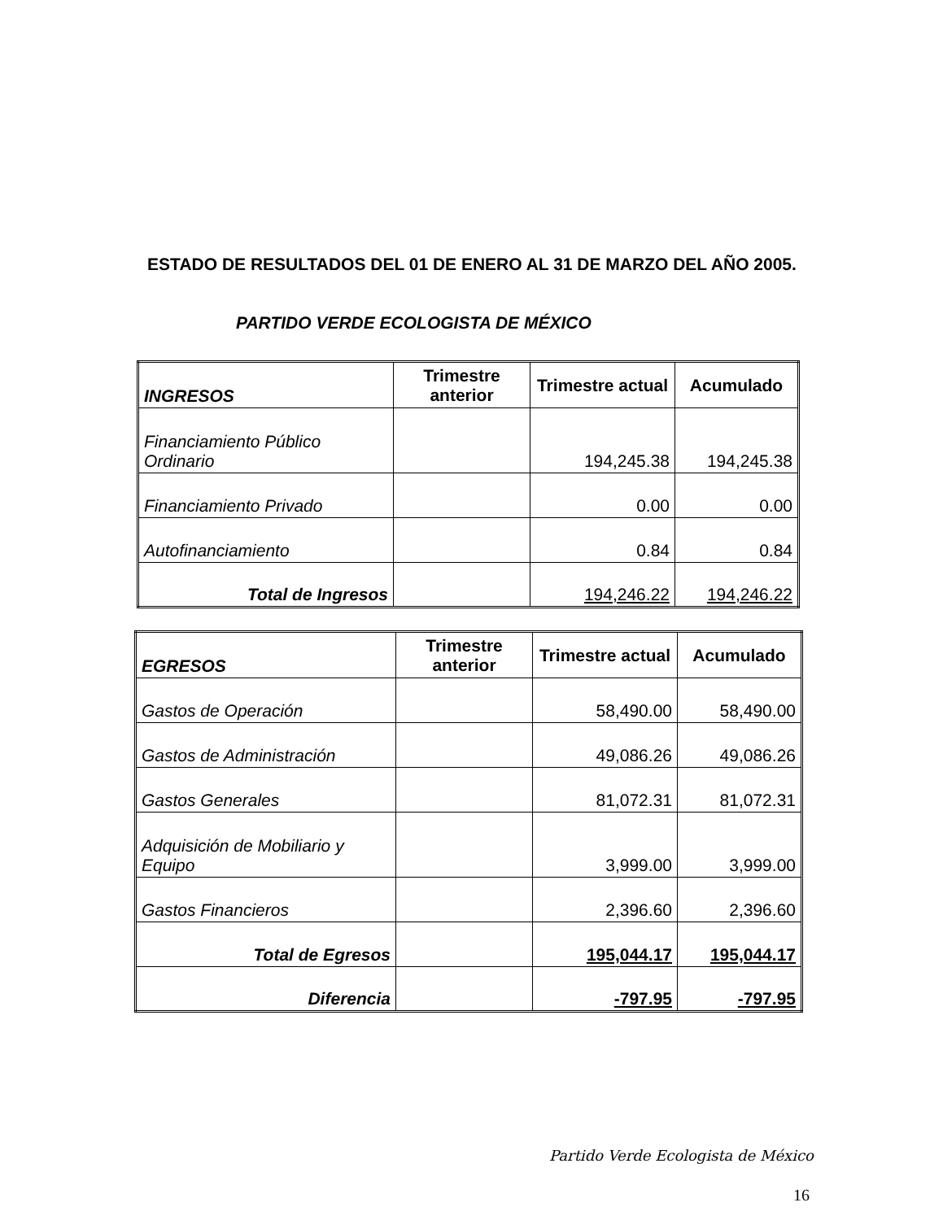ESTADO DE RESULTADOS DEL 01 DE ENERO AL 31 DE MARZO DEL AÑO 2005.
PARTIDO VERDE ECOLOGISTA DE MÉXICO
| INGRESOS | Trimestre anterior | Trimestre actual | Acumulado |
| --- | --- | --- | --- |
| Financiamiento Público Ordinario | | 194,245.38 | 194,245.38 |
| Financiamiento Privado | | 0.00 | 0.00 |
| Autofinanciamiento | | 0.84 | 0.84 |
| Total de Ingresos | | 194,246.22 | 194,246.22 |
| EGRESOS | Trimestre anterior | Trimestre actual | Acumulado |
| --- | --- | --- | --- |
| Gastos de Operación | | 58,490.00 | 58,490.00 |
| Gastos de Administración | | 49,086.26 | 49,086.26 |
| Gastos Generales | | 81,072.31 | 81,072.31 |
| Adquisición de Mobiliario y Equipo | | 3,999.00 | 3,999.00 |
| Gastos Financieros | | 2,396.60 | 2,396.60 |
| Total de Egresos | | 195,044.17 | 195,044.17 |
| Diferencia | | -797.95 | -797.95 |
Partido Verde Ecologista de México
16